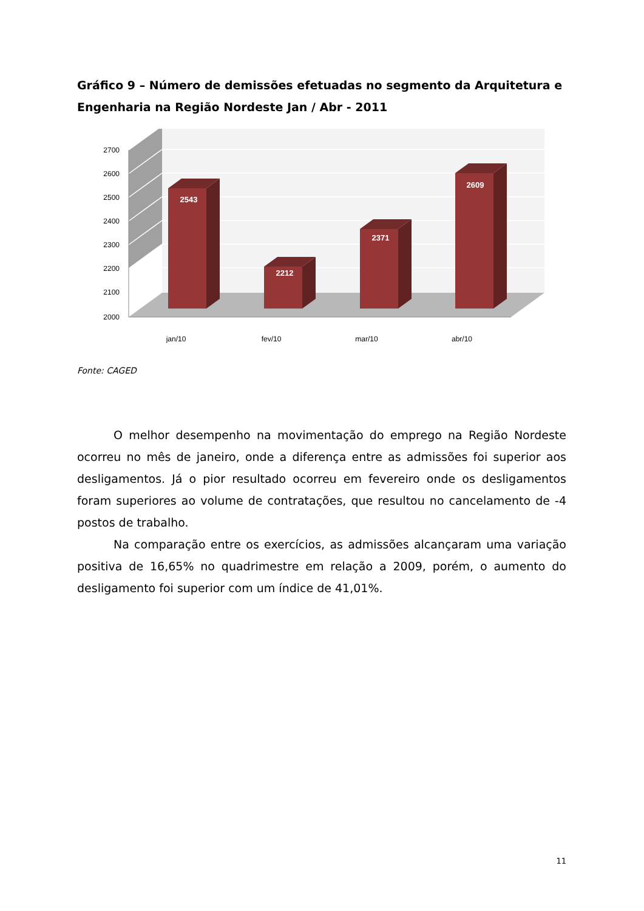Gráfico 9 – Número de demissões efetuadas no segmento da Arquitetura e Engenharia na Região Nordeste Jan / Abr - 2011
2700
2600
2500
2400
2300
2200
2100
2000
2543
2212
2371
2609
jan/10
fev/10
mar/10
abr/10
Fonte: CAGED
O melhor desempenho na movimentação do emprego na Região Nordeste ocorreu no mês de janeiro, onde a diferença entre as admissões foi superior aos desligamentos. Já o pior resultado ocorreu em fevereiro onde os desligamentos foram superiores ao volume de contratações, que resultou no cancelamento de -4 postos de trabalho.
Na comparação entre os exercícios, as admissões alcançaram uma variação positiva de 16,65% no quadrimestre em relação a 2009, porém, o aumento do desligamento foi superior com um índice de 41,01%.
11